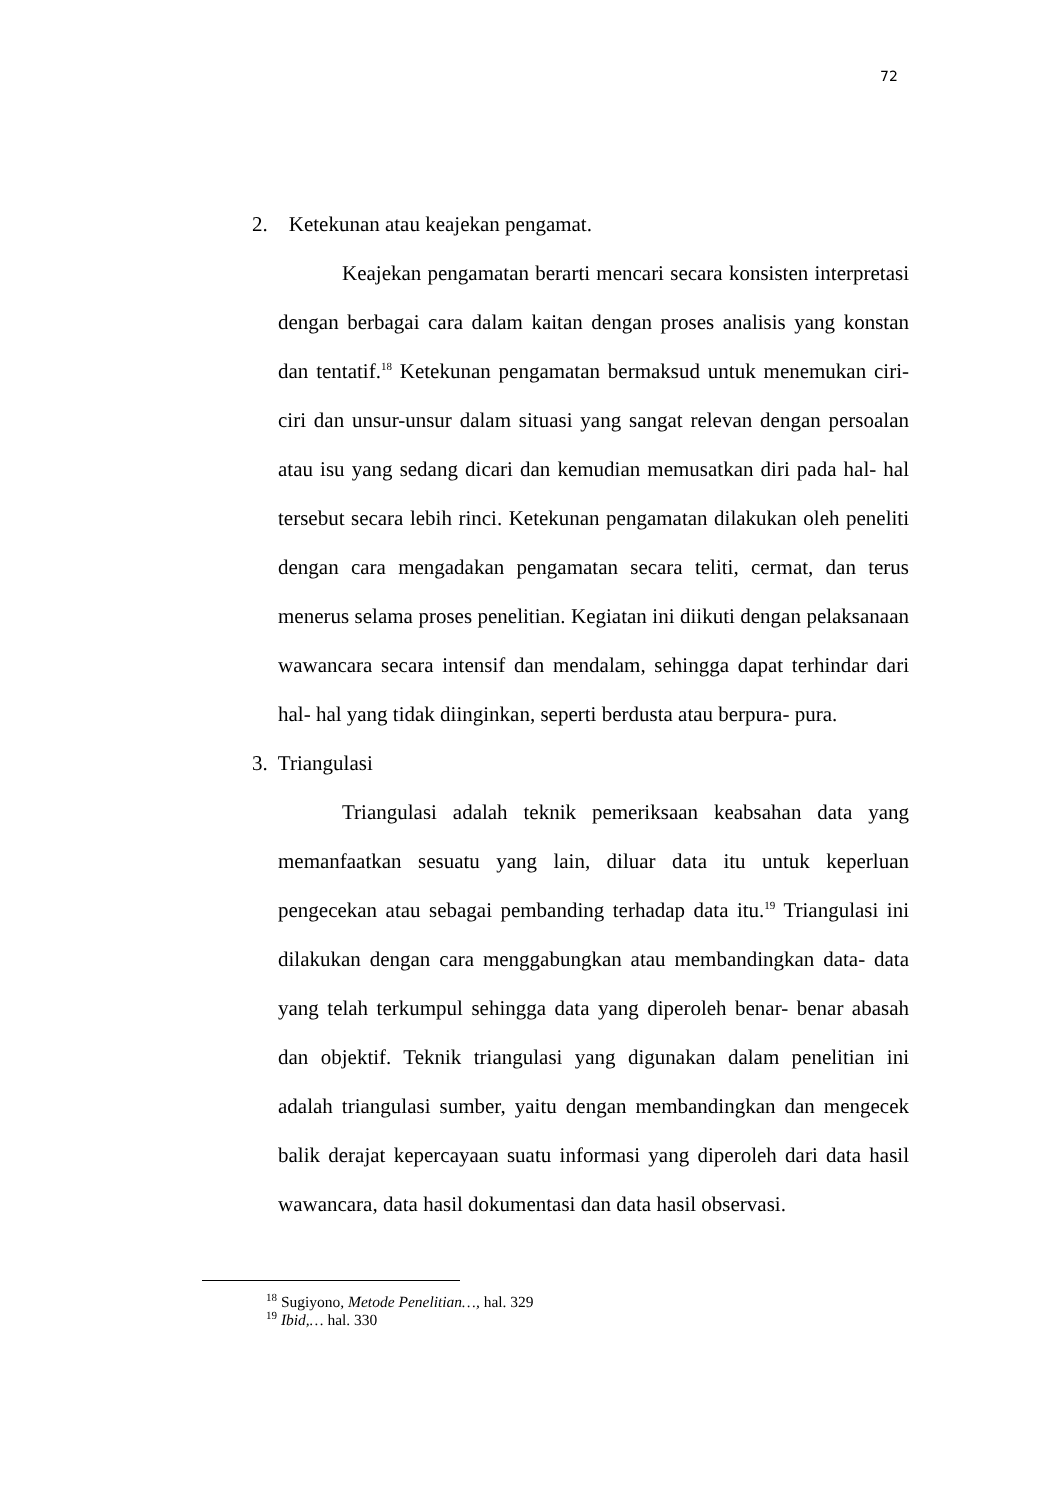72
2. Ketekunan atau keajekan pengamat.
Keajekan pengamatan berarti mencari secara konsisten interpretasi dengan berbagai cara dalam kaitan dengan proses analisis yang konstan dan tentatif.<sup>18</sup> Ketekunan pengamatan bermaksud untuk menemukan ciri-ciri dan unsur-unsur dalam situasi yang sangat relevan dengan persoalan atau isu yang sedang dicari dan kemudian memusatkan diri pada hal- hal tersebut secara lebih rinci. Ketekunan pengamatan dilakukan oleh peneliti dengan cara mengadakan pengamatan secara teliti, cermat, dan terus menerus selama proses penelitian. Kegiatan ini diikuti dengan pelaksanaan wawancara secara intensif dan mendalam, sehingga dapat terhindar dari hal- hal yang tidak diinginkan, seperti berdusta atau berpura- pura.
3. Triangulasi
Triangulasi adalah teknik pemeriksaan keabsahan data yang memanfaatkan sesuatu yang lain, diluar data itu untuk keperluan pengecekan atau sebagai pembanding terhadap data itu.<sup>19</sup> Triangulasi ini dilakukan dengan cara menggabungkan atau membandingkan data- data yang telah terkumpul sehingga data yang diperoleh benar- benar abasah dan objektif. Teknik triangulasi yang digunakan dalam penelitian ini adalah triangulasi sumber, yaitu dengan membandingkan dan mengecek balik derajat kepercayaan suatu informasi yang diperoleh dari data hasil wawancara, data hasil dokumentasi dan data hasil observasi.
<sup>18</sup> Sugiyono, Metode Penelitian…, hal. 329
<sup>19</sup> Ibid,… hal. 330